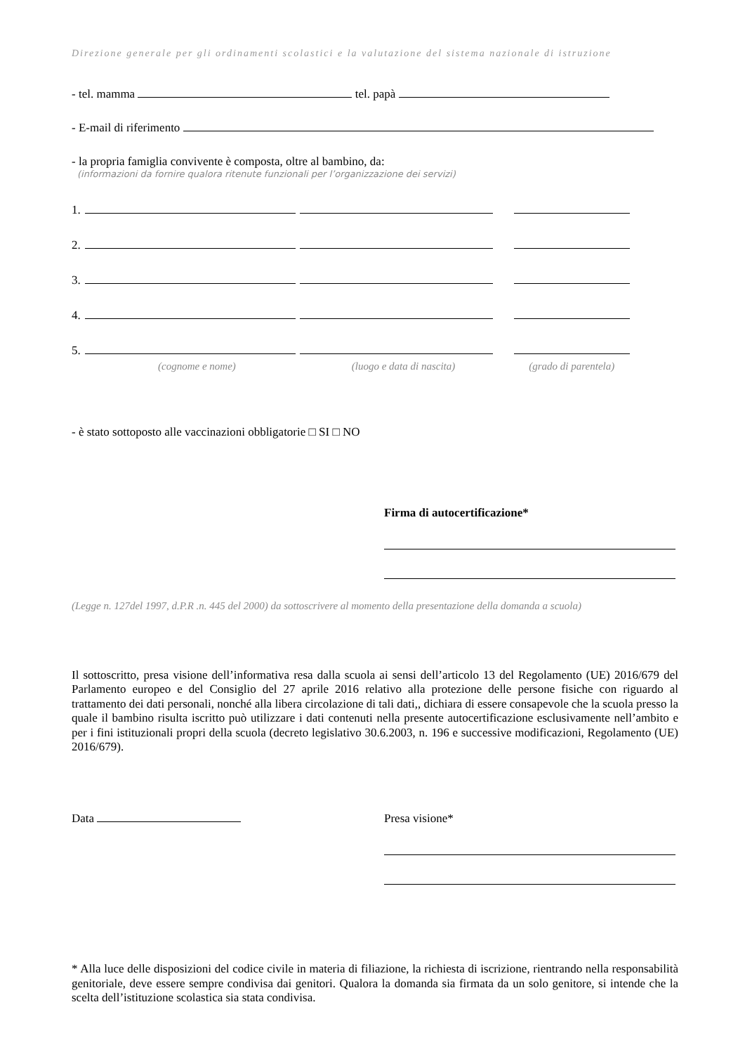Direzione generale per gli ordinamenti scolastici e la valutazione del sistema nazionale di istruzione
- tel. mamma tel. papà
- E-mail di riferimento
- la propria famiglia convivente è composta, oltre al bambino, da:
(informazioni da fornire qualora ritenute funzionali per l’organizzazione dei servizi)
1.
2.
3.
4.
5.
(cognome e nome) (luogo e data di nascita) (grado di parentela)
- è stato sottoposto alle vaccinazioni obbligatorie □ SI □ NO
Firma di autocertificazione*
(Legge n. 127del 1997, d.P.R .n. 445 del 2000) da sottoscrivere al momento della presentazione della domanda a scuola)
Il sottoscritto, presa visione dell’informativa resa dalla scuola ai sensi dell’articolo 13 del Regolamento (UE) 2016/679 del Parlamento europeo e del Consiglio del 27 aprile 2016 relativo alla protezione delle persone fisiche con riguardo al trattamento dei dati personali, nonché alla libera circolazione di tali dati,, dichiara di essere consapevole che la scuola presso la quale il bambino risulta iscritto può utilizzare i dati contenuti nella presente autocertificazione esclusivamente nell’ambito e per i fini istituzionali propri della scuola (decreto legislativo 30.6.2003, n. 196 e successive modificazioni, Regolamento (UE) 2016/679).
Data Presa visione*
* Alla luce delle disposizioni del codice civile in materia di filiazione, la richiesta di iscrizione, rientrando nella responsabilità genitoriale, deve essere sempre condivisa dai genitori. Qualora la domanda sia firmata da un solo genitore, si intende che la scelta dell’istituzione scolastica sia stata condivisa.